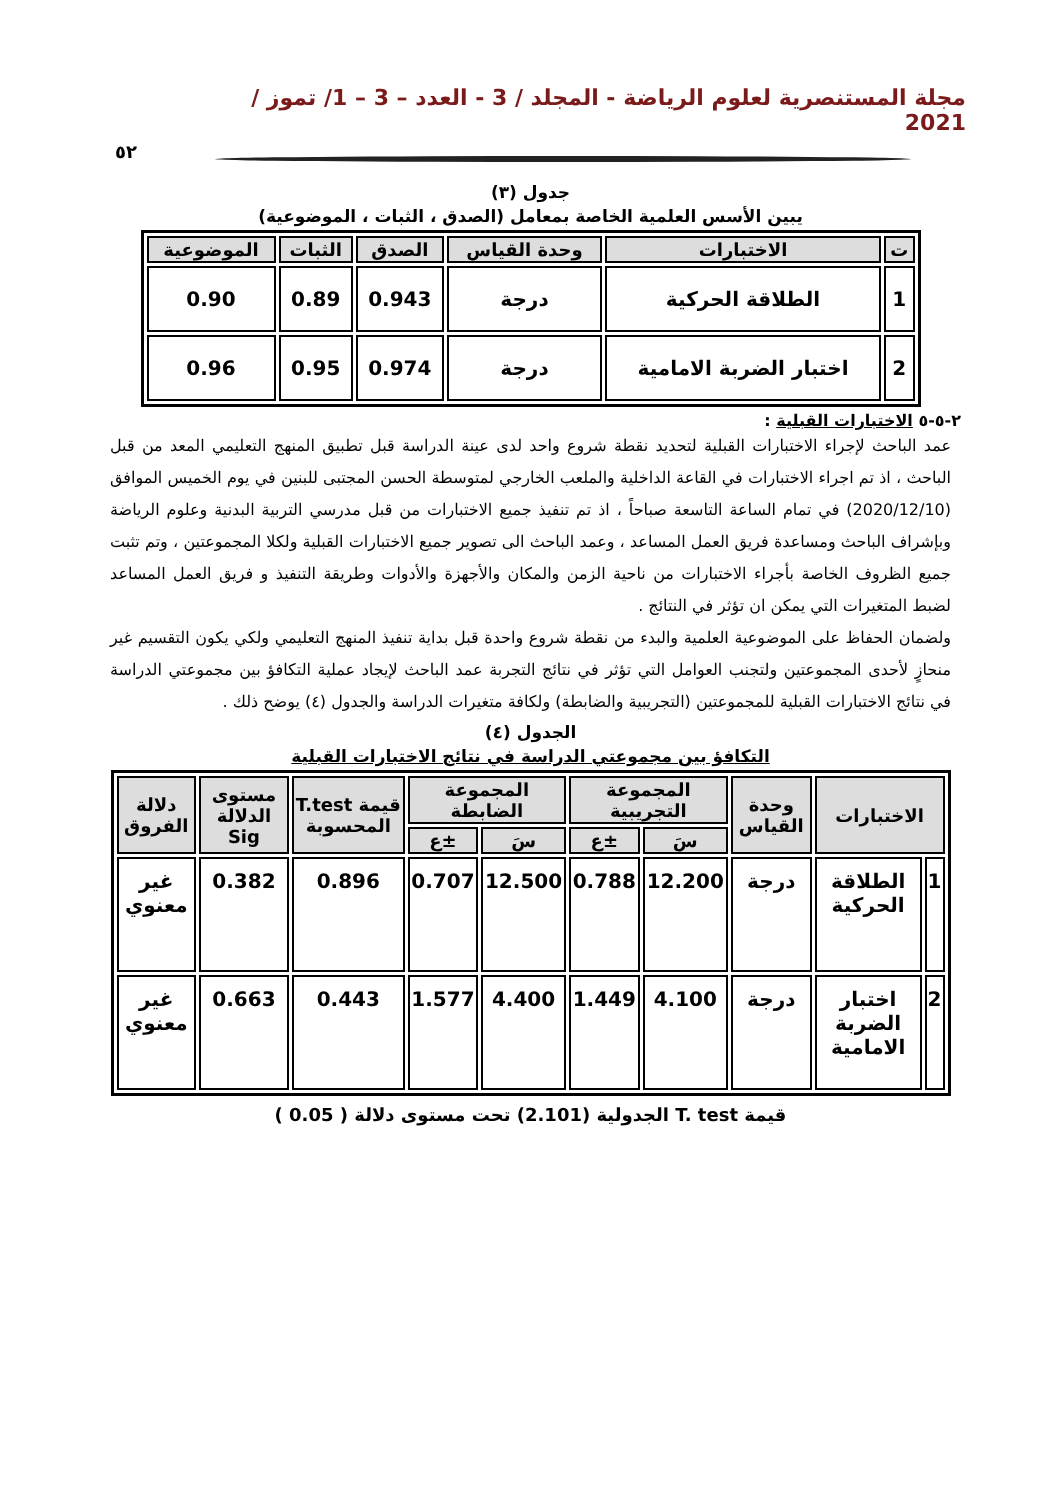مجلة المستنصرية لعلوم الرياضة - المجلد / 3 - العدد – 3 – 1/ تموز / 2021
٥٢
جدول (٣)
يبين الأسس العلمية الخاصة بمعامل (الصدق ، الثبات ، الموضوعية)
| ت | الاختبارات | وحدة القياس | الصدق | الثبات | الموضوعية |
| --- | --- | --- | --- | --- | --- |
| 1 | الطلاقة الحركية | درجة | 0.943 | 0.89 | 0.90 |
| 2 | اختبار الضربة الامامية | درجة | 0.974 | 0.95 | 0.96 |
٢-٥-٥ الاختبارات القبلية :
عمد الباحث لإجراء الاختبارات القبلية لتحديد نقطة شروع واحد لدى عينة الدراسة قبل تطبيق المنهج التعليمي المعد من قبل الباحث ، اذ تم اجراء الاختبارات في القاعة الداخلية والملعب الخارجي لمتوسطة الحسن المجتبى للبنين في يوم الخميس الموافق (2020/12/10) في تمام الساعة التاسعة صباحاً ، اذ تم تنفيذ جميع الاختبارات من قبل مدرسي التربية البدنية وعلوم الرياضة وبإشراف الباحث ومساعدة فريق العمل المساعد ، وعمد الباحث الى تصوير جميع الاختبارات القبلية ولكلا المجموعتين ، وتم تثبت جميع الظروف الخاصة بأجراء الاختبارات من ناحية الزمن والمكان والأجهزة والأدوات وطريقة التنفيذ و فريق العمل المساعد لضبط المتغيرات التي يمكن ان تؤثر في النتائج .
ولضمان الحفاظ على الموضوعية العلمية والبدء من نقطة شروع واحدة قبل بداية تنفيذ المنهج التعليمي ولكي يكون التقسيم غير منحازٍ لأحدى المجموعتين ولتجنب العوامل التي تؤثر في نتائج التجربة عمد الباحث لإيجاد عملية التكافؤ بين مجموعتي الدراسة في نتائج الاختبارات القبلية للمجموعتين (التجريبية والضابطة) ولكافة متغيرات الدراسة والجدول (٤) يوضح ذلك .
الجدول (٤)
التكافؤ بين مجموعتي الدراسة في نتائج الاختبارات القبلية
| الاختبارات | | وحدة القياس | المجموعة التجريبية | | المجموعة الضابطة | | قيمة T.test المحسوبة | مستوى الدلالة Sig | دلالة الفروق |
| --- | --- | --- | --- | --- | --- | --- | --- | --- | --- |
| | | | سَ | ±ع | سَ | ±ع | | | |
| 1 | الطلاقة الحركية | درجة | 12.200 | 0.788 | 12.500 | 0.707 | 0.896 | 0.382 | غير معنوي |
| 2 | اختبار الضربة الامامية | درجة | 4.100 | 1.449 | 4.400 | 1.577 | 0.443 | 0.663 | غير معنوي |
قيمة T. test الجدولية (2.101) تحت مستوى دلالة ( 0.05 )